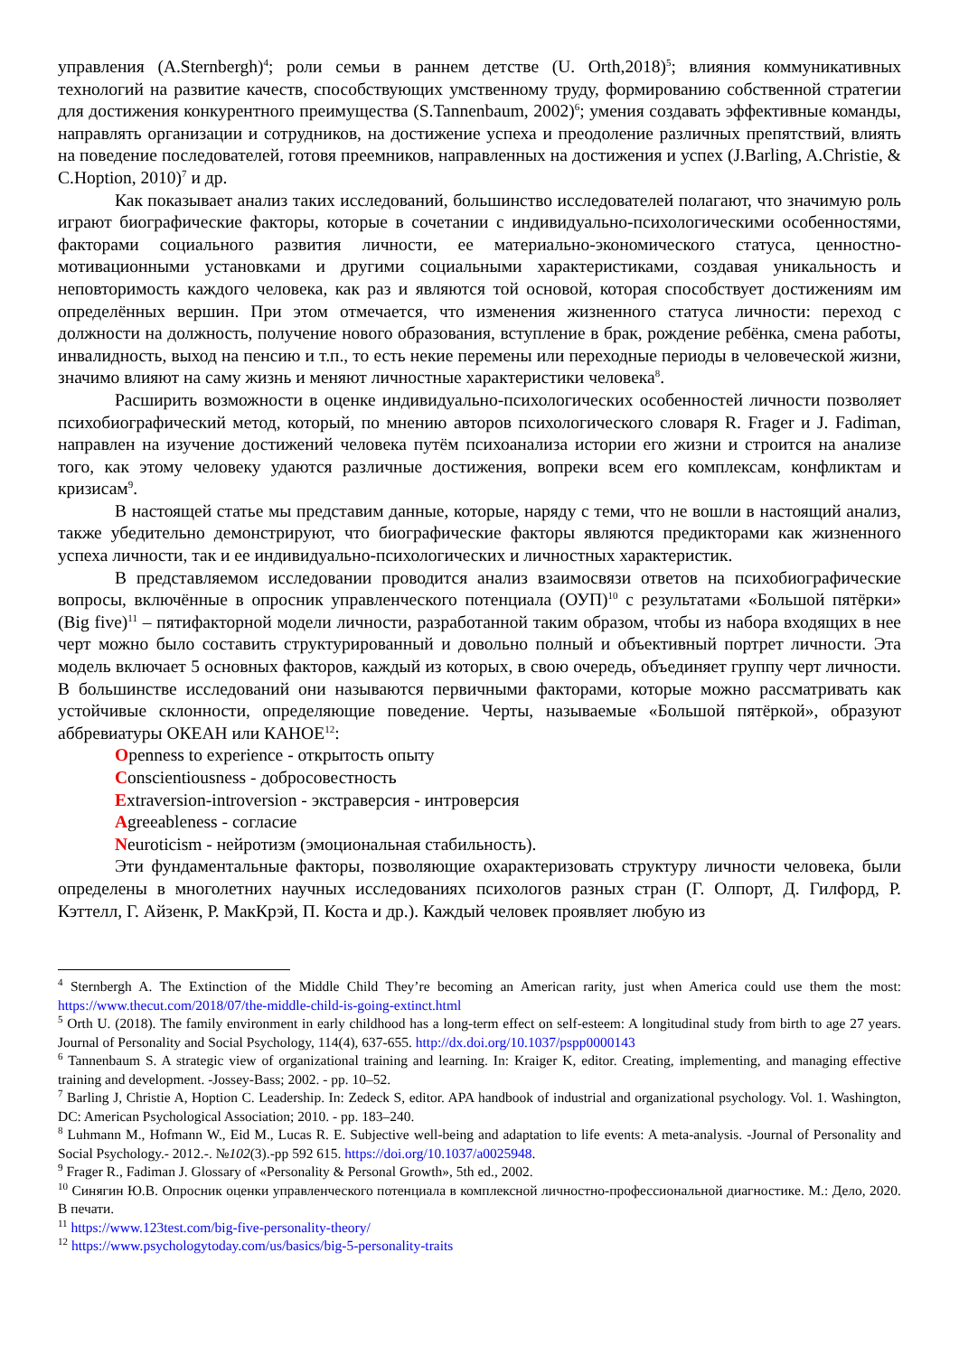управления (A.Sternbergh)<sup>4</sup>; роли семьи в раннем детстве (U. Orth,2018)<sup>5</sup>; влияния коммуникативных технологий на развитие качеств, способствующих умственному труду, формированию собственной стратегии для достижения конкурентного преимущества (S.Tannenbaum, 2002)<sup>6</sup>; умения создавать эффективные команды, направлять организации и сотрудников, на достижение успеха и преодоление различных препятствий, влиять на поведение последователей, готовя преемников, направленных на достижения и успех (J.Barling, A.Christie, & C.Hoption, 2010)<sup>7</sup> и др.
Как показывает анализ таких исследований, большинство исследователей полагают, что значимую роль играют биографические факторы, которые в сочетании с индивидуально-психологическими особенностями, факторами социального развития личности, ее материально-экономического статуса, ценностно-мотивационными установками и другими социальными характеристиками, создавая уникальность и неповторимость каждого человека, как раз и являются той основой, которая способствует достижениям им определённых вершин. При этом отмечается, что изменения жизненного статуса личности: переход с должности на должность, получение нового образования, вступление в брак, рождение ребёнка, смена работы, инвалидность, выход на пенсию и т.п., то есть некие перемены или переходные периоды в человеческой жизни, значимо влияют на саму жизнь и меняют личностные характеристики человека<sup>8</sup>.
Расширить возможности в оценке индивидуально-психологических особенностей личности позволяет психобиографический метод, который, по мнению авторов психологического словаря R. Frager и J. Fadiman, направлен на изучение достижений человека путём психоанализа истории его жизни и строится на анализе того, как этому человеку удаются различные достижения, вопреки всем его комплексам, конфликтам и кризисам<sup>9</sup>.
В настоящей статье мы представим данные, которые, наряду с теми, что не вошли в настоящий анализ, также убедительно демонстрируют, что биографические факторы являются предикторами как жизненного успеха личности, так и ее индивидуально-психологических и личностных характеристик.
В представляемом исследовании проводится анализ взаимосвязи ответов на психобиографические вопросы, включённые в опросник управленческого потенциала (ОУП)<sup>10</sup> с результатами «Большой пятёрки» (Big five)<sup>11</sup> – пятифакторной модели личности, разработанной таким образом, чтобы из набора входящих в нее черт можно было составить структурированный и довольно полный и объективный портрет личности. Эта модель включает 5 основных факторов, каждый из которых, в свою очередь, объединяет группу черт личности. В большинстве исследований они называются первичными факторами, которые можно рассматривать как устойчивые склонности, определяющие поведение. Черты, называемые «Большой пятёркой», образуют аббревиатуры ОКЕАН или КАНОЕ<sup>12</sup>:
Openness to experience - открытость опыту
Conscientiousness - добросовестность
Extraversion-introversion - экстраверсия - интроверсия
Agreeableness - согласие
Neuroticism - нейротизм (эмоциональная стабильность).
Эти фундаментальные факторы, позволяющие охарактеризовать структуру личности человека, были определены в многолетних научных исследованиях психологов разных стран (Г. Олпорт, Д. Гилфорд, Р. Кэттелл, Г. Айзенк, Р. МакКрэй, П. Коста и др.). Каждый человек проявляет любую из
<sup>4</sup> Sternbergh A. The Extinction of the Middle Child They’re becoming an American rarity, just when America could use them the most: https://www.thecut.com/2018/07/the-middle-child-is-going-extinct.html
<sup>5</sup> Orth U. (2018). The family environment in early childhood has a long-term effect on self-esteem: A longitudinal study from birth to age 27 years. Journal of Personality and Social Psychology, 114(4), 637-655. http://dx.doi.org/10.1037/pspp0000143
<sup>6</sup> Tannenbaum S. A strategic view of organizational training and learning. In: Kraiger K, editor. Creating, implementing, and managing effective training and development. -Jossey-Bass; 2002. - pp. 10–52.
<sup>7</sup> Barling J, Christie A, Hoption C. Leadership. In: Zedeck S, editor. APA handbook of industrial and organizational psychology. Vol. 1. Washington, DC: American Psychological Association; 2010. - pp. 183–240.
<sup>8</sup> Luhmann M., Hofmann W., Eid M., Lucas R. E. Subjective well-being and adaptation to life events: A meta-analysis. -Journal of Personality and Social Psychology.- 2012.-. №102(3).-pp 592 615. https://doi.org/10.1037/a0025948.
<sup>9</sup> Frager R., Fadiman J. Glossary of «Personality & Personal Growth», 5th ed., 2002.
<sup>10</sup> Синягин Ю.В. Опросник оценки управленческого потенциала в комплексной личностно-профессиональной диагностике. М.: Дело, 2020. В печати.
<sup>11</sup> https://www.123test.com/big-five-personality-theory/
<sup>12</sup> https://www.psychologytoday.com/us/basics/big-5-personality-traits